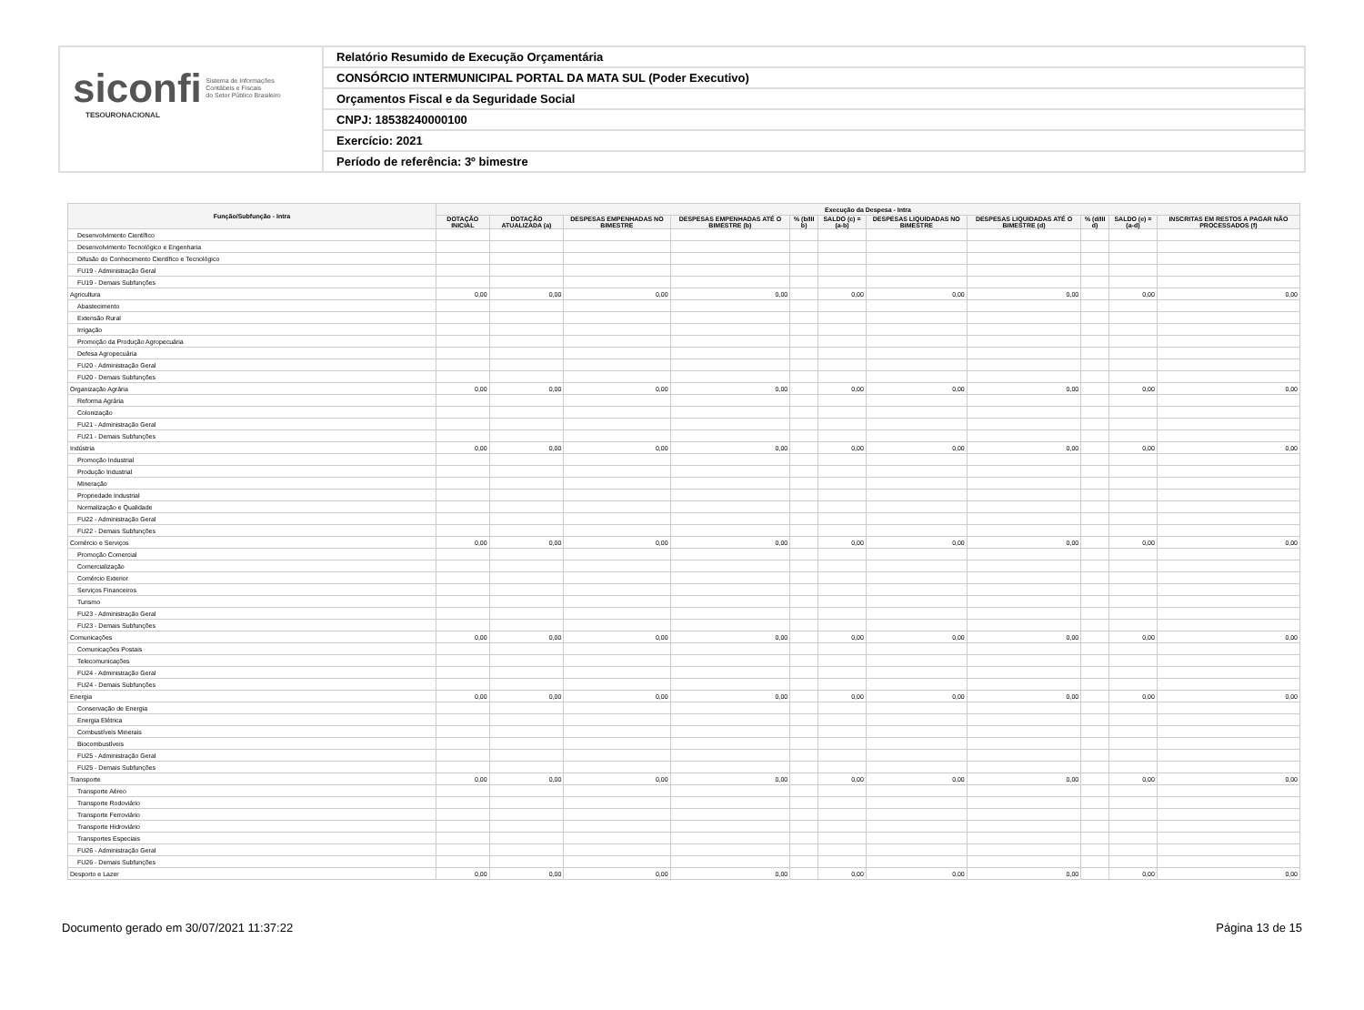siconfi Sistema de Informações
Contábeis e Fiscais
do Setor Público Brasileiro
TESOURONACIONAL
Relatório Resumido de Execução Orçamentária
CONSÓRCIO INTERMUNICIPAL PORTAL DA MATA SUL (Poder Executivo)
Orçamentos Fiscal e da Seguridade Social
CNPJ: 18538240000100
Exercício: 2021
Período de referência: 3º bimestre
| Função/Subfunção - Intra | Execução da Despesa - Intra | | | | | | | | | | |
| --- | --- | --- | --- | --- | --- | --- | --- | --- | --- | --- | --- |
| | DOTAÇÃO INICIAL | DOTAÇÃO ATUALIZADA (a) | DESPESAS EMPENHADAS NO BIMESTRE | DESPESAS EMPENHADAS ATÉ O BIMESTRE (b) | % (b/III b) | SALDO (c) = (a-b) | DESPESAS LIQUIDADAS NO BIMESTRE | DESPESAS LIQUIDADAS ATÉ O BIMESTRE (d) | % (d/III d) | SALDO (e) = (a-d) | INSCRITAS EM RESTOS A PAGAR NÃO PROCESSADOS (f) |
| Desenvolvimento Científico | | | | | | | | | | | |
| Desenvolvimento Tecnológico e Engenharia | | | | | | | | | | | |
| Difusão do Conhecimento Científico e Tecnológico | | | | | | | | | | | |
| FU19 - Administração Geral | | | | | | | | | | | |
| FU19 - Demais Subfunções | | | | | | | | | | | |
| Agricultura | 0,00 | 0,00 | 0,00 | 0,00 | | 0,00 | 0,00 | 0,00 | | 0,00 | 0,00 |
| Abastecimento | | | | | | | | | | | |
| Extensão Rural | | | | | | | | | | | |
| Irrigação | | | | | | | | | | | |
| Promoção da Produção Agropecuária | | | | | | | | | | | |
| Defesa Agropecuária | | | | | | | | | | | |
| FU20 - Administração Geral | | | | | | | | | | | |
| FU20 - Demais Subfunções | | | | | | | | | | | |
| Organização Agrária | 0,00 | 0,00 | 0,00 | 0,00 | | 0,00 | 0,00 | 0,00 | | 0,00 | 0,00 |
| Reforma Agrária | | | | | | | | | | | |
| Colonização | | | | | | | | | | | |
| FU21 - Administração Geral | | | | | | | | | | | |
| FU21 - Demais Subfunções | | | | | | | | | | | |
| Indústria | 0,00 | 0,00 | 0,00 | 0,00 | | 0,00 | 0,00 | 0,00 | | 0,00 | 0,00 |
| Promoção Industrial | | | | | | | | | | | |
| Produção Industrial | | | | | | | | | | | |
| Mineração | | | | | | | | | | | |
| Propriedade Industrial | | | | | | | | | | | |
| Normalização e Qualidade | | | | | | | | | | | |
| FU22 - Administração Geral | | | | | | | | | | | |
| FU22 - Demais Subfunções | | | | | | | | | | | |
| Comércio e Serviços | 0,00 | 0,00 | 0,00 | 0,00 | | 0,00 | 0,00 | 0,00 | | 0,00 | 0,00 |
| Promoção Comercial | | | | | | | | | | | |
| Comercialização | | | | | | | | | | | |
| Comércio Exterior | | | | | | | | | | | |
| Serviços Financeiros | | | | | | | | | | | |
| Turismo | | | | | | | | | | | |
| FU23 - Administração Geral | | | | | | | | | | | |
| FU23 - Demais Subfunções | | | | | | | | | | | |
| Comunicações | 0,00 | 0,00 | 0,00 | 0,00 | | 0,00 | 0,00 | 0,00 | | 0,00 | 0,00 |
| Comunicações Postais | | | | | | | | | | | |
| Telecomunicações | | | | | | | | | | | |
| FU24 - Administração Geral | | | | | | | | | | | |
| FU24 - Demais Subfunções | | | | | | | | | | | |
| Energia | 0,00 | 0,00 | 0,00 | 0,00 | | 0,00 | 0,00 | 0,00 | | 0,00 | 0,00 |
| Conservação de Energia | | | | | | | | | | | |
| Energia Elétrica | | | | | | | | | | | |
| Combustíveis Minerais | | | | | | | | | | | |
| Biocombustíveis | | | | | | | | | | | |
| FU25 - Administração Geral | | | | | | | | | | | |
| FU25 - Demais Subfunções | | | | | | | | | | | |
| Transporte | 0,00 | 0,00 | 0,00 | 0,00 | | 0,00 | 0,00 | 0,00 | | 0,00 | 0,00 |
| Transporte Aéreo | | | | | | | | | | | |
| Transporte Rodoviário | | | | | | | | | | | |
| Transporte Ferroviário | | | | | | | | | | | |
| Transporte Hidroviário | | | | | | | | | | | |
| Transportes Especiais | | | | | | | | | | | |
| FU26 - Administração Geral | | | | | | | | | | | |
| FU26 - Demais Subfunções | | | | | | | | | | | |
| Desporto e Lazer | 0,00 | 0,00 | 0,00 | 0,00 | | 0,00 | 0,00 | 0,00 | | 0,00 | 0,00 |
Documento gerado em 30/07/2021 11:37:22 Página 13 de 15